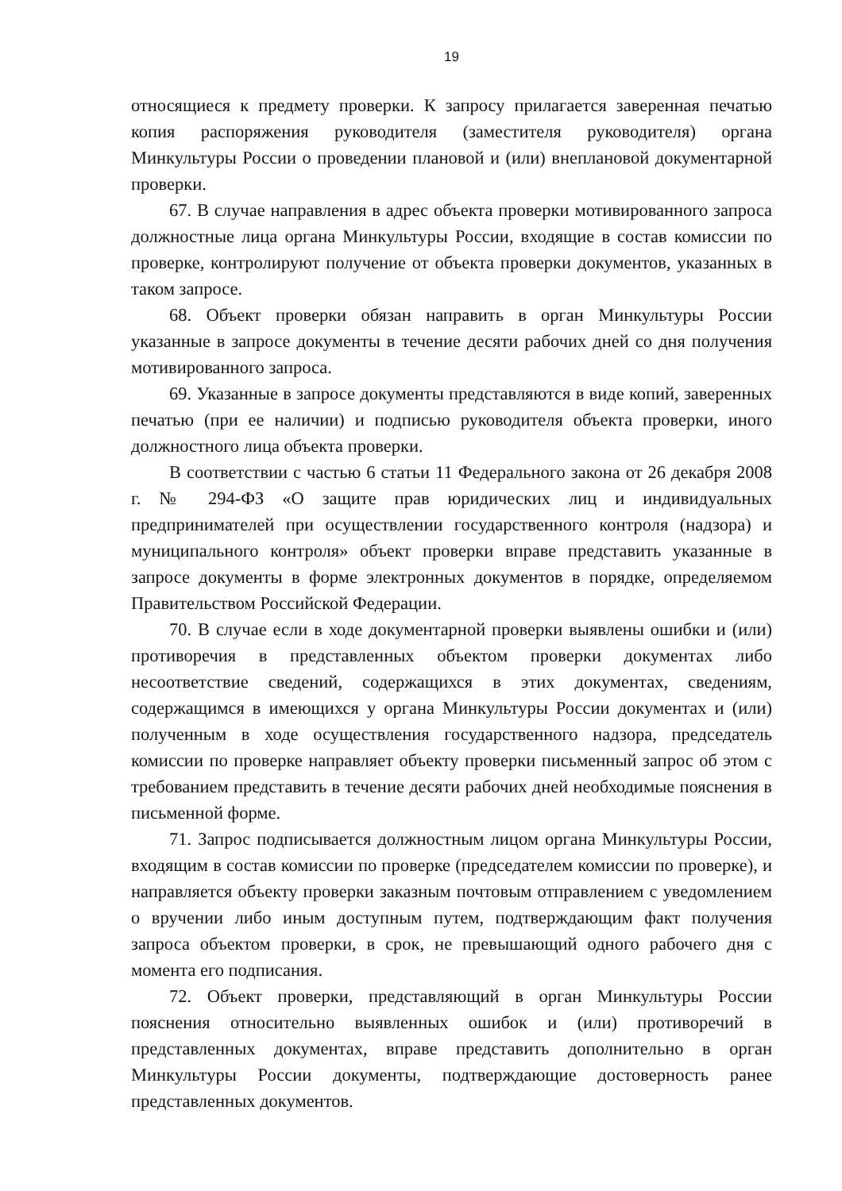19
относящиеся к предмету проверки. К запросу прилагается заверенная печатью копия распоряжения руководителя (заместителя руководителя) органа Минкультуры России о проведении плановой и (или) внеплановой документарной проверки.
67. В случае направления в адрес объекта проверки мотивированного запроса должностные лица органа Минкультуры России, входящие в состав комиссии по проверке, контролируют получение от объекта проверки документов, указанных в таком запросе.
68. Объект проверки обязан направить в орган Минкультуры России указанные в запросе документы в течение десяти рабочих дней со дня получения мотивированного запроса.
69. Указанные в запросе документы представляются в виде копий, заверенных печатью (при ее наличии) и подписью руководителя объекта проверки, иного должностного лица объекта проверки.
В соответствии с частью 6 статьи 11 Федерального закона от 26 декабря 2008 г. № 294-ФЗ «О защите прав юридических лиц и индивидуальных предпринимателей при осуществлении государственного контроля (надзора) и муниципального контроля» объект проверки вправе представить указанные в запросе документы в форме электронных документов в порядке, определяемом Правительством Российской Федерации.
70. В случае если в ходе документарной проверки выявлены ошибки и (или) противоречия в представленных объектом проверки документах либо несоответствие сведений, содержащихся в этих документах, сведениям, содержащимся в имеющихся у органа Минкультуры России документах и (или) полученным в ходе осуществления государственного надзора, председатель комиссии по проверке направляет объекту проверки письменный запрос об этом с требованием представить в течение десяти рабочих дней необходимые пояснения в письменной форме.
71. Запрос подписывается должностным лицом органа Минкультуры России, входящим в состав комиссии по проверке (председателем комиссии по проверке), и направляется объекту проверки заказным почтовым отправлением с уведомлением о вручении либо иным доступным путем, подтверждающим факт получения запроса объектом проверки, в срок, не превышающий одного рабочего дня с момента его подписания.
72. Объект проверки, представляющий в орган Минкультуры России пояснения относительно выявленных ошибок и (или) противоречий в представленных документах, вправе представить дополнительно в орган Минкультуры России документы, подтверждающие достоверность ранее представленных документов.